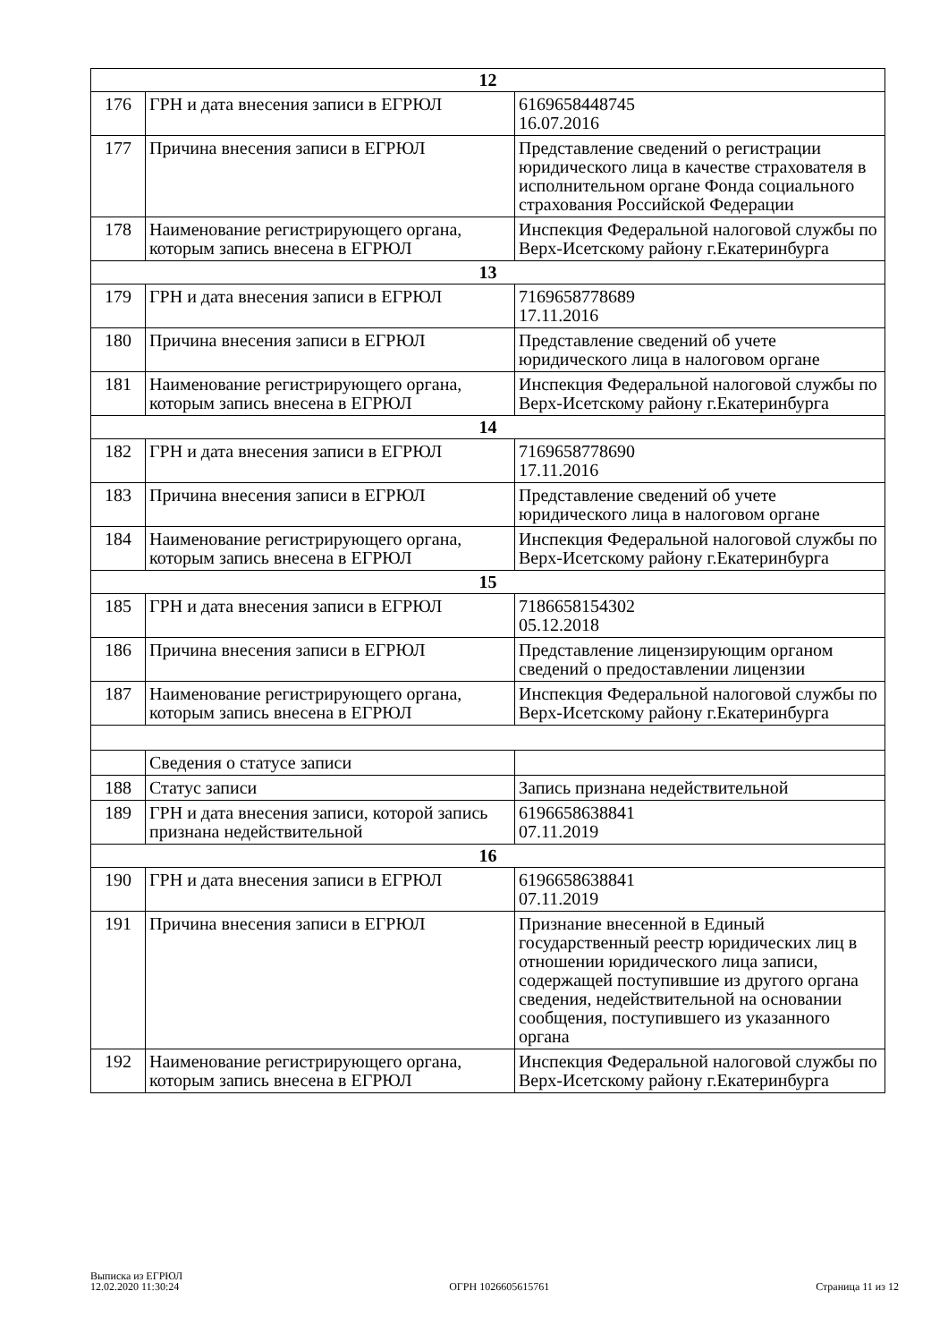| 12 | | |
| 176 | ГРН и дата внесения записи в ЕГРЮЛ | 6169658448745 16.07.2016 |
| 177 | Причина внесения записи в ЕГРЮЛ | Представление сведений о регистрации юридического лица в качестве страхователя в исполнительном органе Фонда социального страхования Российской Федерации |
| 178 | Наименование регистрирующего органа, которым запись внесена в ЕГРЮЛ | Инспекция Федеральной налоговой службы по Верх-Исетскому району г.Екатеринбурга |
| 13 | | |
| 179 | ГРН и дата внесения записи в ЕГРЮЛ | 7169658778689 17.11.2016 |
| 180 | Причина внесения записи в ЕГРЮЛ | Представление сведений об учете юридического лица в налоговом органе |
| 181 | Наименование регистрирующего органа, которым запись внесена в ЕГРЮЛ | Инспекция Федеральной налоговой службы по Верх-Исетскому району г.Екатеринбурга |
| 14 | | |
| 182 | ГРН и дата внесения записи в ЕГРЮЛ | 7169658778690 17.11.2016 |
| 183 | Причина внесения записи в ЕГРЮЛ | Представление сведений об учете юридического лица в налоговом органе |
| 184 | Наименование регистрирующего органа, которым запись внесена в ЕГРЮЛ | Инспекция Федеральной налоговой службы по Верх-Исетскому району г.Екатеринбурга |
| 15 | | |
| 185 | ГРН и дата внесения записи в ЕГРЮЛ | 7186658154302 05.12.2018 |
| 186 | Причина внесения записи в ЕГРЮЛ | Представление лицензирующим органом сведений о предоставлении лицензии |
| 187 | Наименование регистрирующего органа, которым запись внесена в ЕГРЮЛ | Инспекция Федеральной налоговой службы по Верх-Исетскому району г.Екатеринбурга |
| | Сведения о статусе записи | |
| 188 | Статус записи | Запись признана недействительной |
| 189 | ГРН и дата внесения записи, которой запись признана недействительной | 6196658638841 07.11.2019 |
| 16 | | |
| 190 | ГРН и дата внесения записи в ЕГРЮЛ | 6196658638841 07.11.2019 |
| 191 | Причина внесения записи в ЕГРЮЛ | Признание внесенной в Единый государственный реестр юридических лиц в отношении юридического лица записи, содержащей поступившие из другого органа сведения, недействительной на основании сообщения, поступившего из указанного органа |
| 192 | Наименование регистрирующего органа, которым запись внесена в ЕГРЮЛ | Инспекция Федеральной налоговой службы по Верх-Исетскому району г.Екатеринбурга |
Выписка из ЕГРЮЛ
12.02.2020 11:30:24
ОГРН 1026605615761
Страница 11 из 12